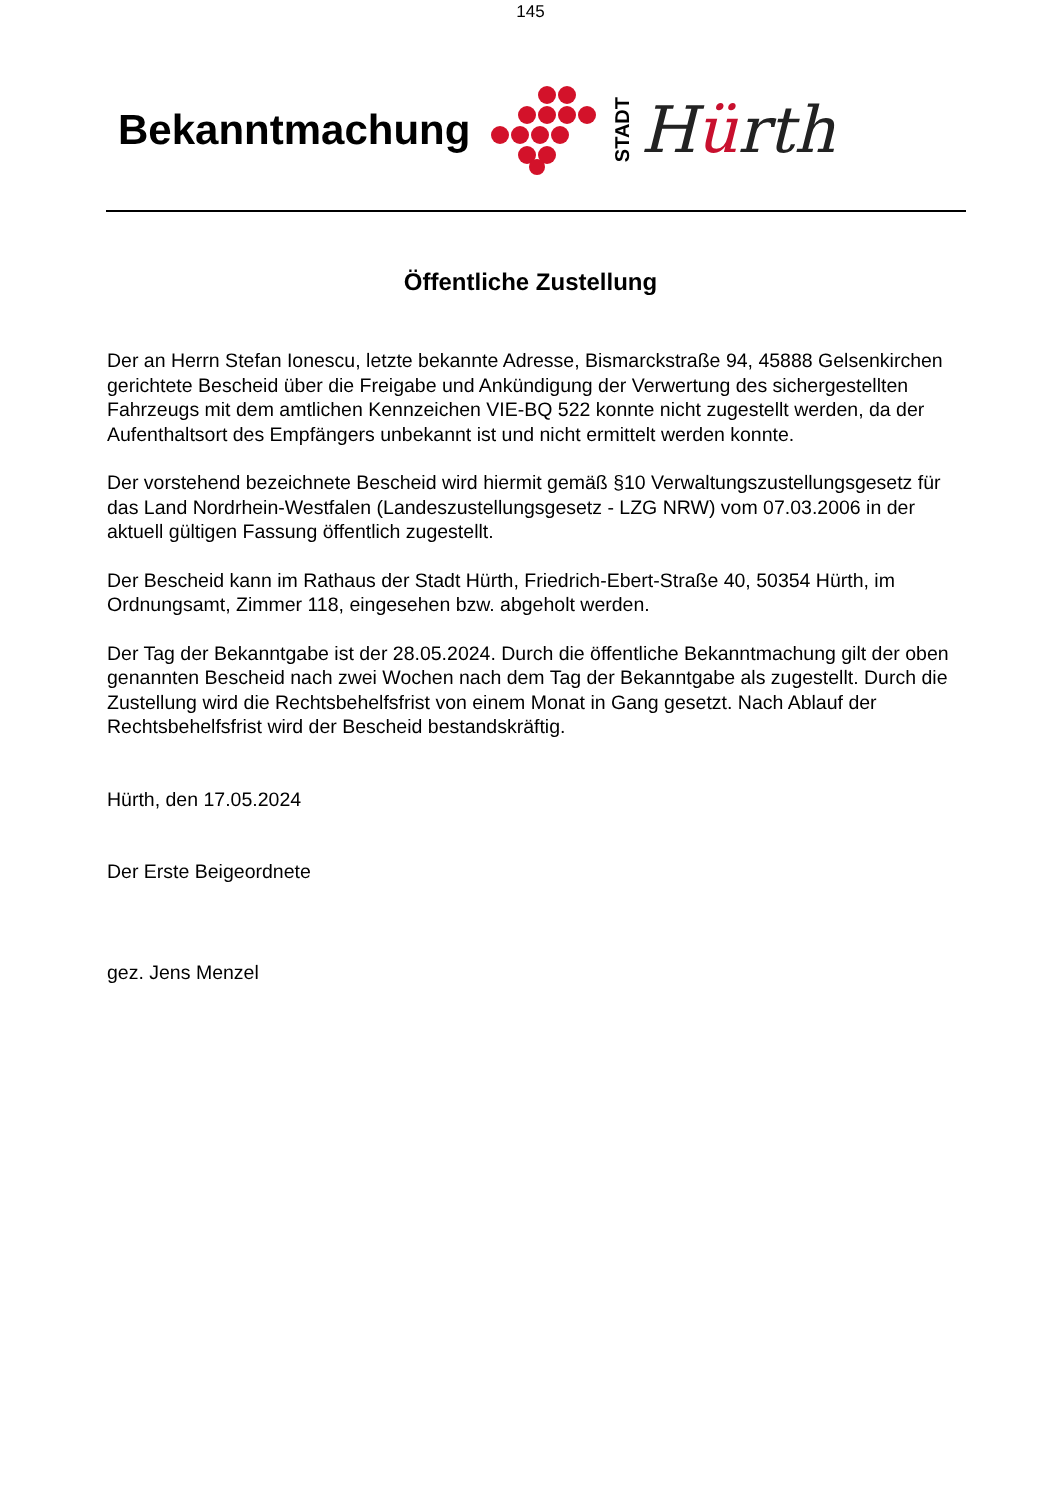145
Bekanntmachung
STADT
Hürth
Öffentliche Zustellung
Der an Herrn Stefan Ionescu, letzte bekannte Adresse, Bismarckstraße 94, 45888 Gelsenkirchen gerichtete Bescheid über die Freigabe und Ankündigung der Verwertung des sichergestellten Fahrzeugs mit dem amtlichen Kennzeichen VIE-BQ 522 konnte nicht zugestellt werden, da der Aufenthaltsort des Empfängers unbekannt ist und nicht ermittelt werden konnte.
Der vorstehend bezeichnete Bescheid wird hiermit gemäß §10 Verwaltungszustellungsgesetz für das Land Nordrhein-Westfalen (Landeszustellungsgesetz - LZG NRW) vom 07.03.2006 in der aktuell gültigen Fassung öffentlich zugestellt.
Der Bescheid kann im Rathaus der Stadt Hürth, Friedrich-Ebert-Straße 40, 50354 Hürth, im Ordnungsamt, Zimmer 118, eingesehen bzw. abgeholt werden.
Der Tag der Bekanntgabe ist der 28.05.2024. Durch die öffentliche Bekanntmachung gilt der oben genannten Bescheid nach zwei Wochen nach dem Tag der Bekanntgabe als zugestellt. Durch die Zustellung wird die Rechtsbehelfsfrist von einem Monat in Gang gesetzt. Nach Ablauf der Rechtsbehelfsfrist wird der Bescheid bestandskräftig.
Hürth, den 17.05.2024
Der Erste Beigeordnete
gez. Jens Menzel